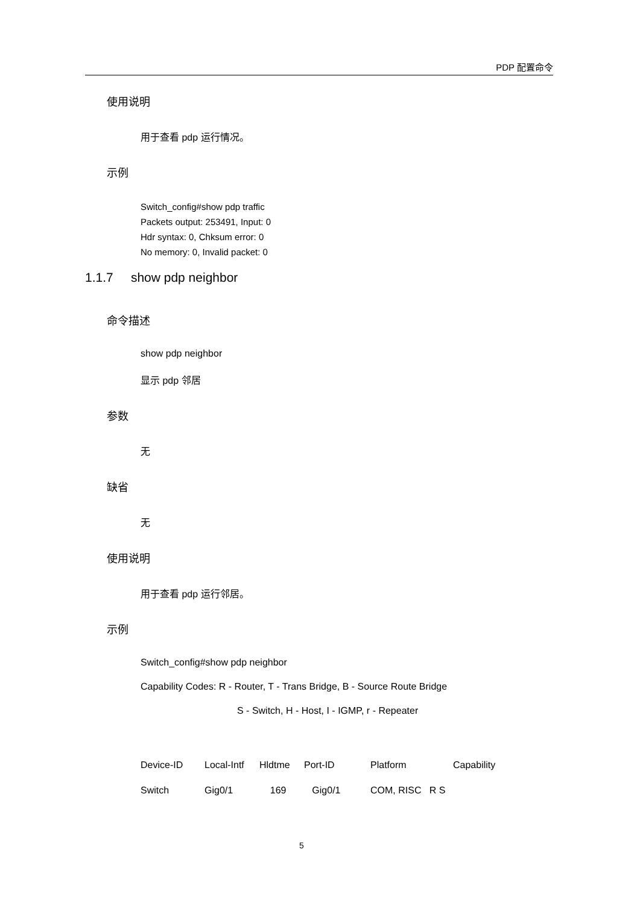PDP 配置命令
使用说明
用于查看 pdp 运行情况。
示例
Switch_config#show pdp traffic
Packets output: 253491, Input: 0
Hdr syntax: 0, Chksum error: 0
No memory: 0, Invalid packet: 0
1.1.7 show pdp neighbor
命令描述
show pdp neighbor
显示 pdp 邻居
参数
无
缺省
无
使用说明
用于查看 pdp 运行邻居。
示例
Switch_config#show pdp neighbor
Capability Codes: R - Router, T - Trans Bridge, B - Source Route Bridge
S - Switch, H - Host, I - IGMP, r - Repeater
| Device-ID | Local-Intf | Hldtme | Port-ID | Platform | Capability |
| Switch | Gig0/1 | 169 | Gig0/1 | COM, RISC R S | |
5